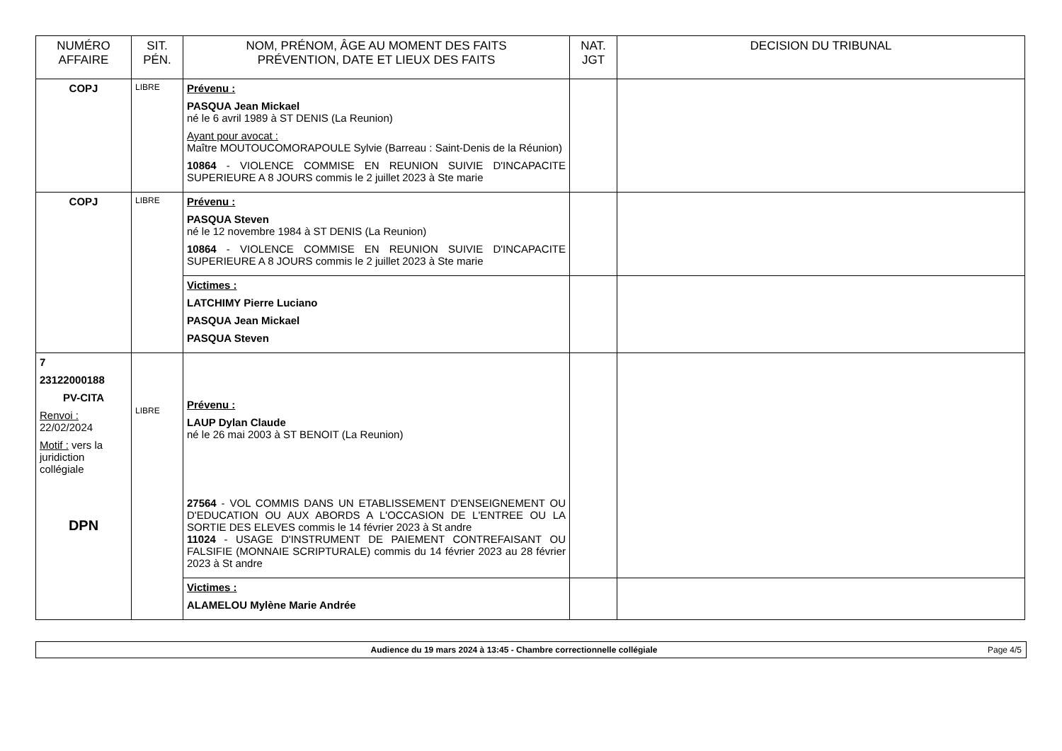| NUMÉRO AFFAIRE | SIT. PÉN. | NOM, PRÉNOM, ÂGE AU MOMENT DES FAITS PRÉVENTION, DATE ET LIEUX DES FAITS | NAT. JGT | DECISION DU TRIBUNAL |
| --- | --- | --- | --- | --- |
| COPJ | LIBRE | Prévenu : PASQUA Jean Mickael né le 6 avril 1989 à ST DENIS (La Reunion) Ayant pour avocat : Maître MOUTOUCOMORAPOULE Sylvie (Barreau : Saint-Denis de la Réunion) 10864 - VIOLENCE COMMISE EN REUNION SUIVIE D'INCAPACITE SUPERIEURE A 8 JOURS commis le 2 juillet 2023 à Ste marie | | |
| COPJ | LIBRE | Prévenu : PASQUA Steven né le 12 novembre 1984 à ST DENIS (La Reunion) 10864 - VIOLENCE COMMISE EN REUNION SUIVIE D'INCAPACITE SUPERIEURE A 8 JOURS commis le 2 juillet 2023 à Ste marie | | |
| | | Victimes : LATCHIMY Pierre Luciano PASQUA Jean Mickael PASQUA Steven | | |
| 7 23122000188 PV-CITA Renvoi : 22/02/2024 Motif : vers la juridiction collégiale DPN | LIBRE | Prévenu : LAUP Dylan Claude né le 26 mai 2003 à ST BENOIT (La Reunion) 27564 - VOL COMMIS DANS UN ETABLISSEMENT D'ENSEIGNEMENT OU D'EDUCATION OU AUX ABORDS A L'OCCASION DE L'ENTREE OU LA SORTIE DES ELEVES commis le 14 février 2023 à St andre 11024 - USAGE D'INSTRUMENT DE PAIEMENT CONTREFAISANT OU FALSIFIE (MONNAIE SCRIPTURALE) commis du 14 février 2023 au 28 février 2023 à St andre | | |
| | | Victimes : ALAMELOU Mylène Marie Andrée | | |
Audience du 19 mars 2024 à 13:45 - Chambre correctionnelle collégiale Page 4/5